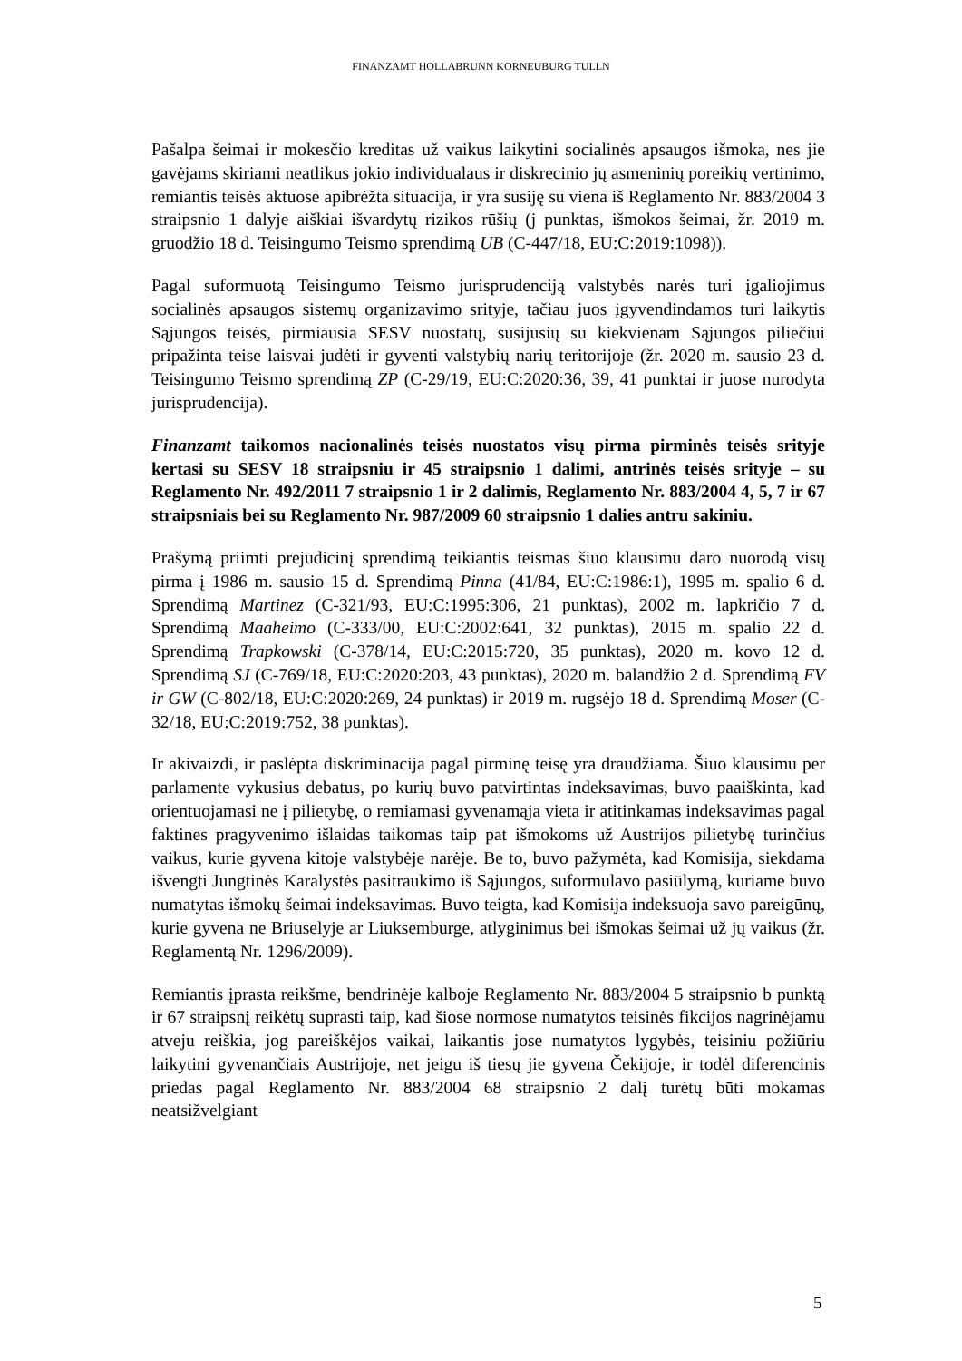FINANZAMT HOLLABRUNN KORNEUBURG TULLN
Pašalpa šeimai ir mokesčio kreditas už vaikus laikytini socialinės apsaugos išmoka, nes jie gavėjams skiriami neatlikus jokio individualaus ir diskrecinio jų asmeninių poreikių vertinimo, remiantis teisės aktuose apibrėžta situacija, ir yra susiję su viena iš Reglamento Nr. 883/2004 3 straipsnio 1 dalyje aiškiai išvardytų rizikos rūšių (j punktas, išmokos šeimai, žr. 2019 m. gruodžio 18 d. Teisingumo Teismo sprendimą UB (C-447/18, EU:C:2019:1098)).
Pagal suformuotą Teisingumo Teismo jurisprudenciją valstybės narės turi įgaliojimus socialinės apsaugos sistemų organizavimo srityje, tačiau juos įgyvendindamos turi laikytis Sąjungos teisės, pirmiausia SESV nuostatų, susijusių su kiekvienam Sąjungos piliečiui pripažinta teise laisvai judėti ir gyventi valstybių narių teritorijoje (žr. 2020 m. sausio 23 d. Teisingumo Teismo sprendimą ZP (C-29/19, EU:C:2020:36, 39, 41 punktai ir juose nurodyta jurisprudencija).
Finanzamt taikomos nacionalinės teisės nuostatos visų pirma pirminės teisės srityje kertasi su SESV 18 straipsniu ir 45 straipsnio 1 dalimi, antrinės teisės srityje – su Reglamento Nr. 492/2011 7 straipsnio 1 ir 2 dalimis, Reglamento Nr. 883/2004 4, 5, 7 ir 67 straipsniais bei su Reglamento Nr. 987/2009 60 straipsnio 1 dalies antru sakiniu.
Prašymą priimti prejudicinį sprendimą teikiantis teismas šiuo klausimu daro nuorodą visų pirma į 1986 m. sausio 15 d. Sprendimą Pinna (41/84, EU:C:1986:1), 1995 m. spalio 6 d. Sprendimą Martinez (C-321/93, EU:C:1995:306, 21 punktas), 2002 m. lapkričio 7 d. Sprendimą Maaheimo (C-333/00, EU:C:2002:641, 32 punktas), 2015 m. spalio 22 d. Sprendimą Trapkowski (C-378/14, EU:C:2015:720, 35 punktas), 2020 m. kovo 12 d. Sprendimą SJ (C-769/18, EU:C:2020:203, 43 punktas), 2020 m. balandžio 2 d. Sprendimą FV ir GW (C-802/18, EU:C:2020:269, 24 punktas) ir 2019 m. rugsėjo 18 d. Sprendimą Moser (C-32/18, EU:C:2019:752, 38 punktas).
Ir akivaizdi, ir paslėpta diskriminacija pagal pirminę teisę yra draudžiama. Šiuo klausimu per parlamente vykusius debatus, po kurių buvo patvirtintas indeksavimas, buvo paaiškinta, kad orientuojamasi ne į pilietybę, o remiamasi gyvenamąja vieta ir atitinkamas indeksavimas pagal faktines pragyvenimo išlaidas taikomas taip pat išmokoms už Austrijos pilietybę turinčius vaikus, kurie gyvena kitoje valstybėje narėje. Be to, buvo pažymėta, kad Komisija, siekdama išvengti Jungtinės Karalystės pasitraukimo iš Sąjungos, suformulavo pasiūlymą, kuriame buvo numatytas išmokų šeimai indeksavimas. Buvo teigta, kad Komisija indeksuoja savo pareigūnų, kurie gyvena ne Briuselyje ar Liuksemburge, atlyginimus bei išmokas šeimai už jų vaikus (žr. Reglamentą Nr. 1296/2009).
Remiantis įprasta reikšme, bendrinėje kalboje Reglamento Nr. 883/2004 5 straipsnio b punktą ir 67 straipsnį reikėtų suprasti taip, kad šiose normose numatytos teisinės fikcijos nagrinėjamu atveju reiškia, jog pareiškėjos vaikai, laikantis jose numatytos lygybės, teisiniu požiūriu laikytini gyvenančiais Austrijoje, net jeigu iš tiesų jie gyvena Čekijoje, ir todėl diferencinis priedas pagal Reglamento Nr. 883/2004 68 straipsnio 2 dalį turėtų būti mokamas neatsižvelgiant
5